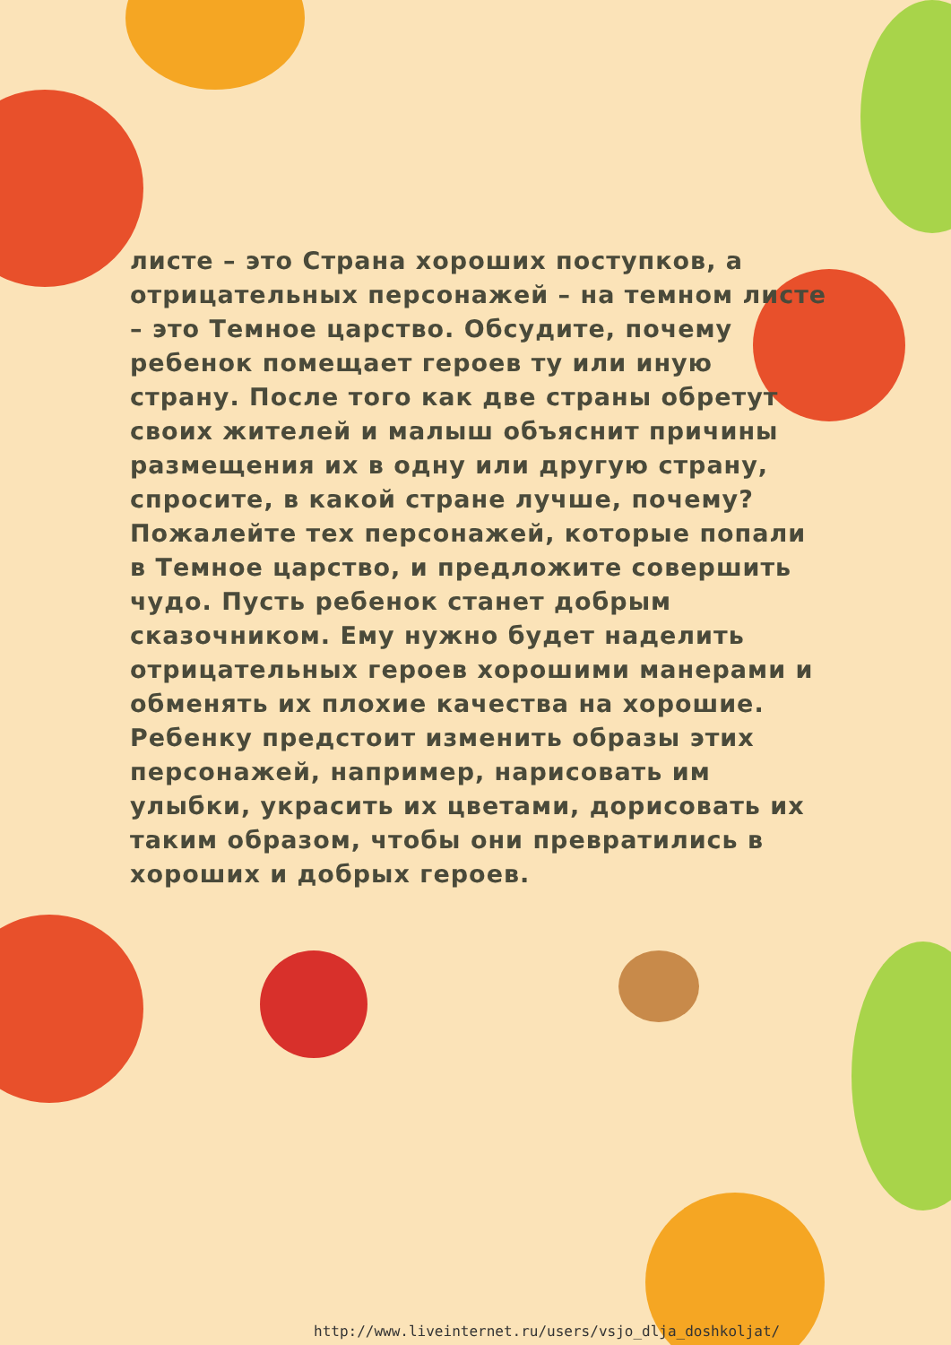листе – это Страна хороших поступков, а отрицательных персонажей – на темном листе – это Темное царство. Обсудите, почему ребенок помещает героев ту или иную страну. После того как две страны обретут своих жителей и малыш объяснит причины размещения их в одну или другую страну, спросите, в какой стране лучше, почему? Пожалейте тех персонажей, которые попали в Темное царство, и предложите совершить чудо. Пусть ребенок станет добрым сказочником. Ему нужно будет наделить отрицательных героев хорошими манерами и обменять их плохие качества на хорошие. Ребенку предстоит изменить образы этих персонажей, например, нарисовать им улыбки, украсить их цветами, дорисовать их таким образом, чтобы они превратились в хороших и добрых героев.
http://www.liveinternet.ru/users/vsjo_dlja_doshkoljat/